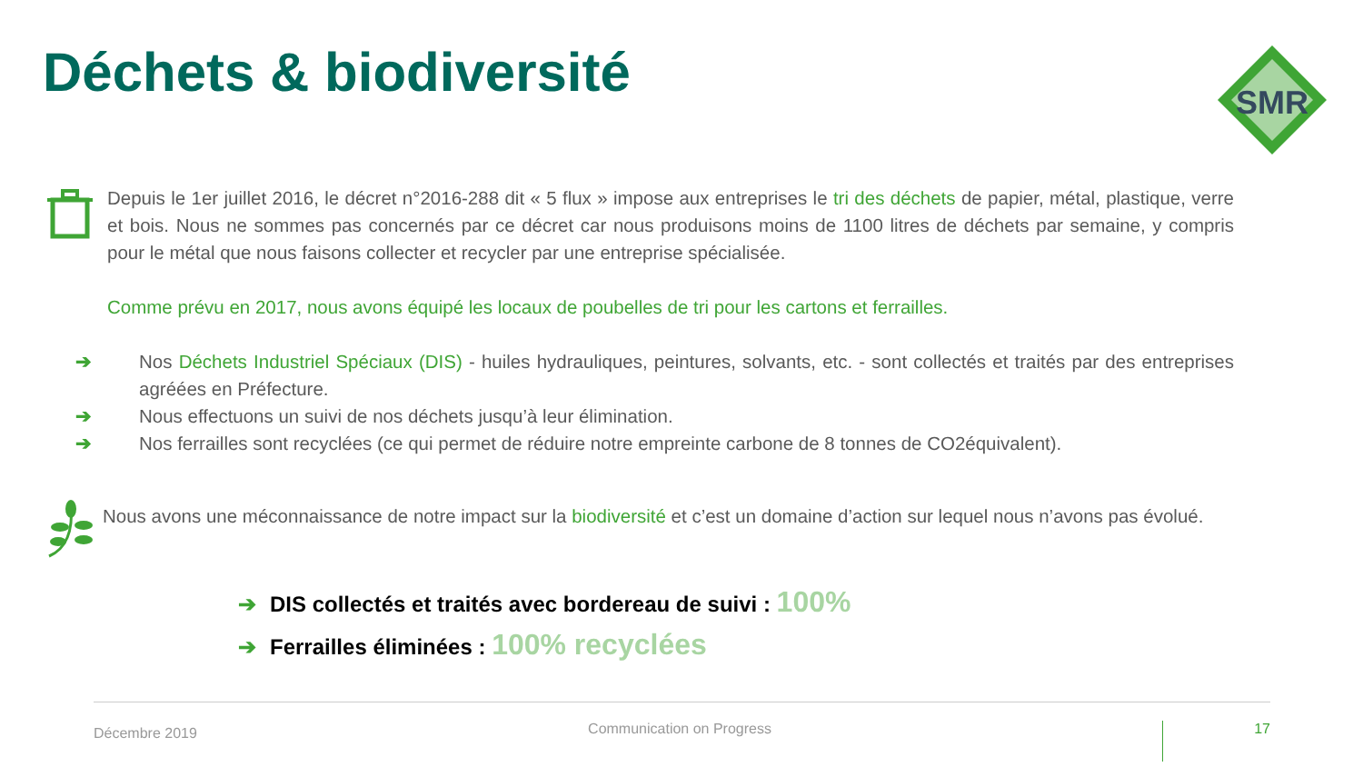Déchets & biodiversité
SMR
Depuis le 1er juillet 2016, le décret n°2016-288 dit « 5 flux » impose aux entreprises le tri des déchets de papier, métal, plastique, verre et bois. Nous ne sommes pas concernés par ce décret car nous produisons moins de 1100 litres de déchets par semaine, y compris pour le métal que nous faisons collecter et recycler par une entreprise spécialisée.
Comme prévu en 2017, nous avons équipé les locaux de poubelles de tri pour les cartons et ferrailles.
➔ Nos Déchets Industriel Spéciaux (DIS) - huiles hydrauliques, peintures, solvants, etc. - sont collectés et traités par des entreprises agréées en Préfecture.
➔ Nous effectuons un suivi de nos déchets jusqu’à leur élimination.
➔ Nos ferrailles sont recyclées (ce qui permet de réduire notre empreinte carbone de 8 tonnes de CO2équivalent).
Nous avons une méconnaissance de notre impact sur la biodiversité et c’est un domaine d’action sur lequel nous n’avons pas évolué.
➔ DIS collectés et traités avec bordereau de suivi : 100%
➔ Ferrailles éliminées : 100% recyclées
Décembre 2019 Communication on Progress 17